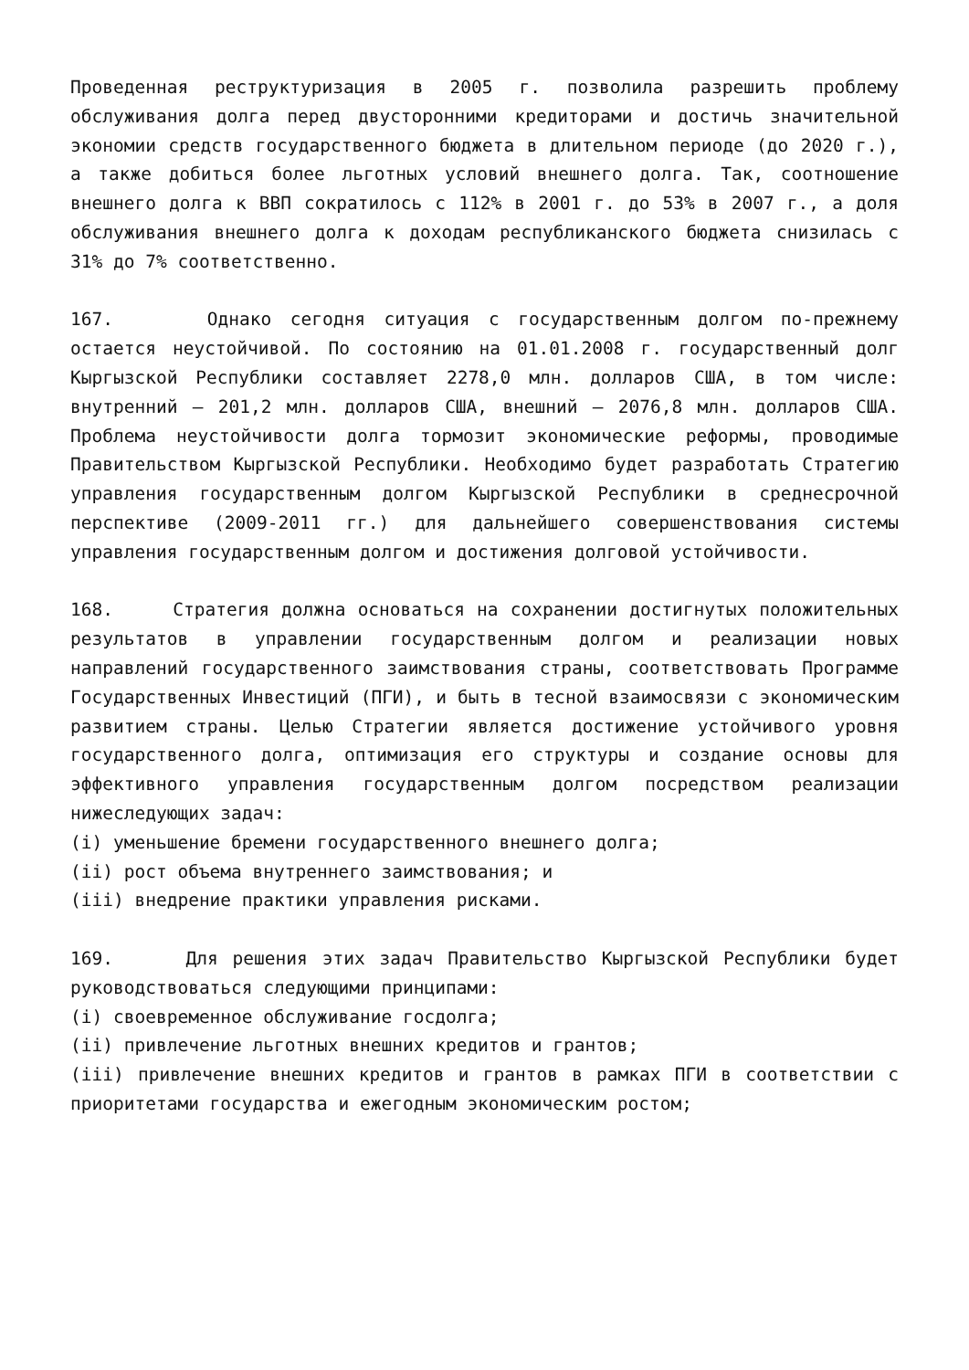Проведенная реструктуризация в 2005 г. позволила разрешить проблему обслуживания долга перед двусторонними кредиторами и достичь значительной экономии средств государственного бюджета в длительном периоде (до 2020 г.), а также добиться более льготных условий внешнего долга. Так, соотношение внешнего долга к ВВП сократилось с 112% в 2001 г. до 53% в 2007 г., а доля обслуживания внешнего долга к доходам республиканского бюджета снизилась с 31% до 7% соответственно.
167. Однако сегодня ситуация с государственным долгом по-прежнему остается неустойчивой. По состоянию на 01.01.2008 г. государственный долг Кыргызской Республики составляет 2278,0 млн. долларов США, в том числе: внутренний – 201,2 млн. долларов США, внешний – 2076,8 млн. долларов США. Проблема неустойчивости долга тормозит экономические реформы, проводимые Правительством Кыргызской Республики. Необходимо будет разработать Стратегию управления государственным долгом Кыргызской Республики в среднесрочной перспективе (2009-2011 гг.) для дальнейшего совершенствования системы управления государственным долгом и достижения долговой устойчивости.
168. Стратегия должна основаться на сохранении достигнутых положительных результатов в управлении государственным долгом и реализации новых направлений государственного заимствования страны, соответствовать Программе Государственных Инвестиций (ПГИ), и быть в тесной взаимосвязи с экономическим развитием страны. Целью Стратегии является достижение устойчивого уровня государственного долга, оптимизация его структуры и создание основы для эффективного управления государственным долгом посредством реализации нижеследующих задач:
(i) уменьшение бремени государственного внешнего долга;
(ii) рост объема внутреннего заимствования; и
(iii) внедрение практики управления рисками.
169. Для решения этих задач Правительство Кыргызской Республики будет руководствоваться следующими принципами:
(i) своевременное обслуживание госдолга;
(ii) привлечение льготных внешних кредитов и грантов;
(iii) привлечение внешних кредитов и грантов в рамках ПГИ в соответствии с приоритетами государства и ежегодным экономическим ростом;